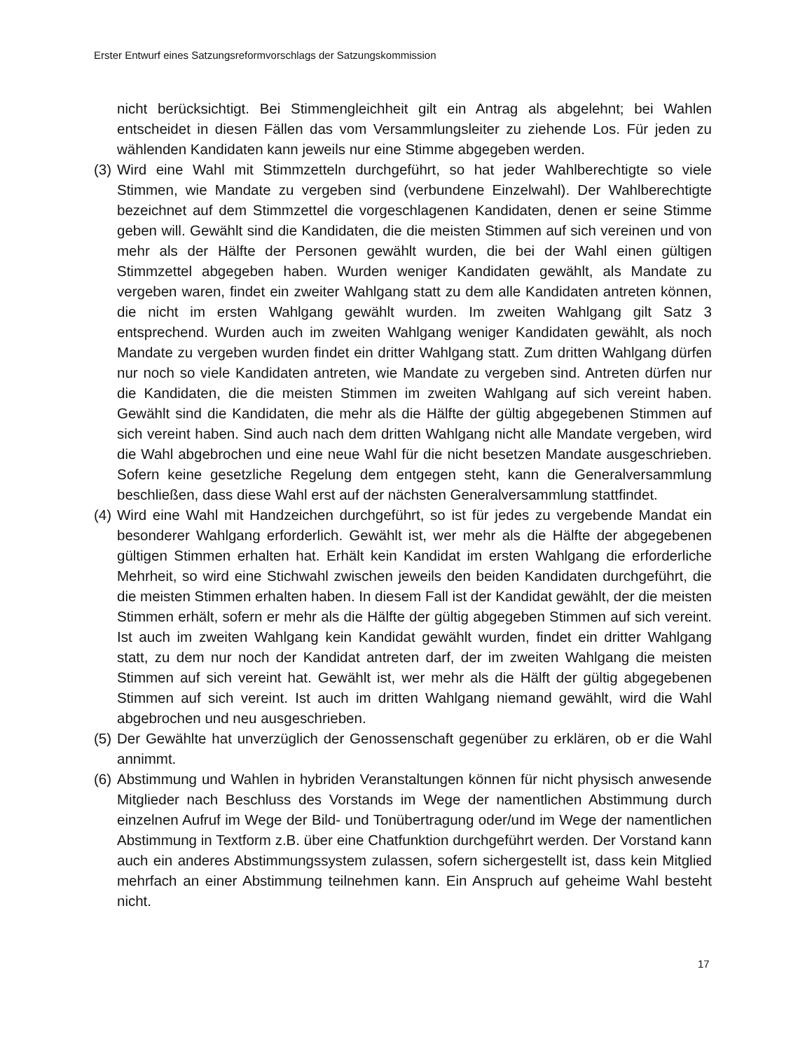Erster Entwurf eines Satzungsreformvorschlags der Satzungskommission
nicht berücksichtigt. Bei Stimmengleichheit gilt ein Antrag als abgelehnt; bei Wahlen entscheidet in diesen Fällen das vom Versammlungsleiter zu ziehende Los. Für jeden zu wählenden Kandidaten kann jeweils nur eine Stimme abgegeben werden.
(3) Wird eine Wahl mit Stimmzetteln durchgeführt, so hat jeder Wahlberechtigte so viele Stimmen, wie Mandate zu vergeben sind (verbundene Einzelwahl). Der Wahlberechtigte bezeichnet auf dem Stimmzettel die vorgeschlagenen Kandidaten, denen er seine Stimme geben will. Gewählt sind die Kandidaten, die die meisten Stimmen auf sich vereinen und von mehr als der Hälfte der Personen gewählt wurden, die bei der Wahl einen gültigen Stimmzettel abgegeben haben. Wurden weniger Kandidaten gewählt, als Mandate zu vergeben waren, findet ein zweiter Wahlgang statt zu dem alle Kandidaten antreten können, die nicht im ersten Wahlgang gewählt wurden. Im zweiten Wahlgang gilt Satz 3 entsprechend. Wurden auch im zweiten Wahlgang weniger Kandidaten gewählt, als noch Mandate zu vergeben wurden findet ein dritter Wahlgang statt. Zum dritten Wahlgang dürfen nur noch so viele Kandidaten antreten, wie Mandate zu vergeben sind. Antreten dürfen nur die Kandidaten, die die meisten Stimmen im zweiten Wahlgang auf sich vereint haben. Gewählt sind die Kandidaten, die mehr als die Hälfte der gültig abgegebenen Stimmen auf sich vereint haben. Sind auch nach dem dritten Wahlgang nicht alle Mandate vergeben, wird die Wahl abgebrochen und eine neue Wahl für die nicht besetzen Mandate ausgeschrieben. Sofern keine gesetzliche Regelung dem entgegen steht, kann die Generalversammlung beschließen, dass diese Wahl erst auf der nächsten Generalversammlung stattfindet.
(4) Wird eine Wahl mit Handzeichen durchgeführt, so ist für jedes zu vergebende Mandat ein besonderer Wahlgang erforderlich. Gewählt ist, wer mehr als die Hälfte der abgegebenen gültigen Stimmen erhalten hat. Erhält kein Kandidat im ersten Wahlgang die erforderliche Mehrheit, so wird eine Stichwahl zwischen jeweils den beiden Kandidaten durchgeführt, die die meisten Stimmen erhalten haben. In diesem Fall ist der Kandidat gewählt, der die meisten Stimmen erhält, sofern er mehr als die Hälfte der gültig abgegeben Stimmen auf sich vereint. Ist auch im zweiten Wahlgang kein Kandidat gewählt wurden, findet ein dritter Wahlgang statt, zu dem nur noch der Kandidat antreten darf, der im zweiten Wahlgang die meisten Stimmen auf sich vereint hat. Gewählt ist, wer mehr als die Hälft der gültig abgegebenen Stimmen auf sich vereint. Ist auch im dritten Wahlgang niemand gewählt, wird die Wahl abgebrochen und neu ausgeschrieben.
(5) Der Gewählte hat unverzüglich der Genossenschaft gegenüber zu erklären, ob er die Wahl annimmt.
(6) Abstimmung und Wahlen in hybriden Veranstaltungen können für nicht physisch anwesende Mitglieder nach Beschluss des Vorstands im Wege der namentlichen Abstimmung durch einzelnen Aufruf im Wege der Bild- und Tonübertragung oder/und im Wege der namentlichen Abstimmung in Textform z.B. über eine Chatfunktion durchgeführt werden. Der Vorstand kann auch ein anderes Abstimmungssystem zulassen, sofern sichergestellt ist, dass kein Mitglied mehrfach an einer Abstimmung teilnehmen kann. Ein Anspruch auf geheime Wahl besteht nicht.
17